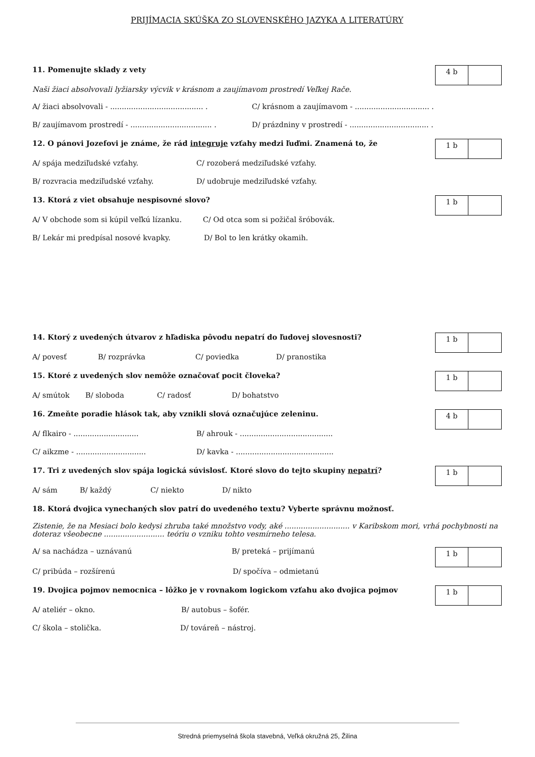PRIJÍMACIA SKÚŠKA ZO SLOVENSKÉHO JAZYKA A LITERATÚRY
11. Pomenujte sklady z vety
4 b
Naši žiaci absolvovali lyžiarsky výcvik v krásnom a zaujímavom prostredí Veľkej Rače.
A/ žiaci absolvovali - ........................................ . C/ krásnom a zaujímavom - ................................ .
B/ zaujímavom prostredí - ................................... . D/ prázdniny v prostredí - .................................. .
12. O pánovi Jozefovi je známe, že rád integruje vzťahy medzi ľuďmi. Znamená to, že
1 b
A/ spája medziľudské vzťahy. C/ rozoberá medziľudské vzťahy.
B/ rozvracia medziľudské vzťahy. D/ udobruje medziľudské vzťahy.
13. Ktorá z viet obsahuje nespisovné slovo?
1 b
A/ V obchode som si kúpil veľkú lízanku. C/ Od otca som si požičal šróbovák.
B/ Lekár mi predpísal nosové kvapky. D/ Bol to len krátky okamih.
14. Ktorý z uvedených útvarov z hľadiska pôvodu nepatrí do ľudovej slovesnosti?
1 b
A/ povesť B/ rozprávka C/ poviedka D/ pranostika
15. Ktoré z uvedených slov nemôže označovať pocit človeka?
1 b
A/ smútok B/ sloboda C/ radosť D/ bohatstvo
16. Zmeňte poradie hlások tak, aby vznikli slová označujúce zeleninu.
4 b
A/ flkairo - ............................ B/ ahrouk - ........................................
C/ aikzme - .............................. D/ kavka - ..........................................
17. Tri z uvedených slov spája logická súvislosť. Ktoré slovo do tejto skupiny nepatrí?
1 b
A/ sám B/ každý C/ niekto D/ nikto
18. Ktorá dvojica vynechaných slov patrí do uvedeného textu? Vyberte správnu možnosť.
Zistenie, že na Mesiaci bolo kedysi zhruba také množstvo vody, aké ............................ v Karibskom mori, vrhá pochybnosti na doteraz všeobecne .......................... teóriu o vzniku tohto vesmírneho telesa.
A/ sa nachádza – uznávanú B/ preteká – prijímanú
1 b
C/ pribúda – rozšírenú D/ spočíva – odmietanú
19. Dvojica pojmov nemocnica – lôžko je v rovnakom logickom vzťahu ako dvojica pojmov
1 b
A/ ateliér – okno. B/ autobus – šofér.
C/ škola – stolička. D/ továreň – nástroj.
Stredná priemyselná škola stavebná, Veľká okružná 25, Žilina